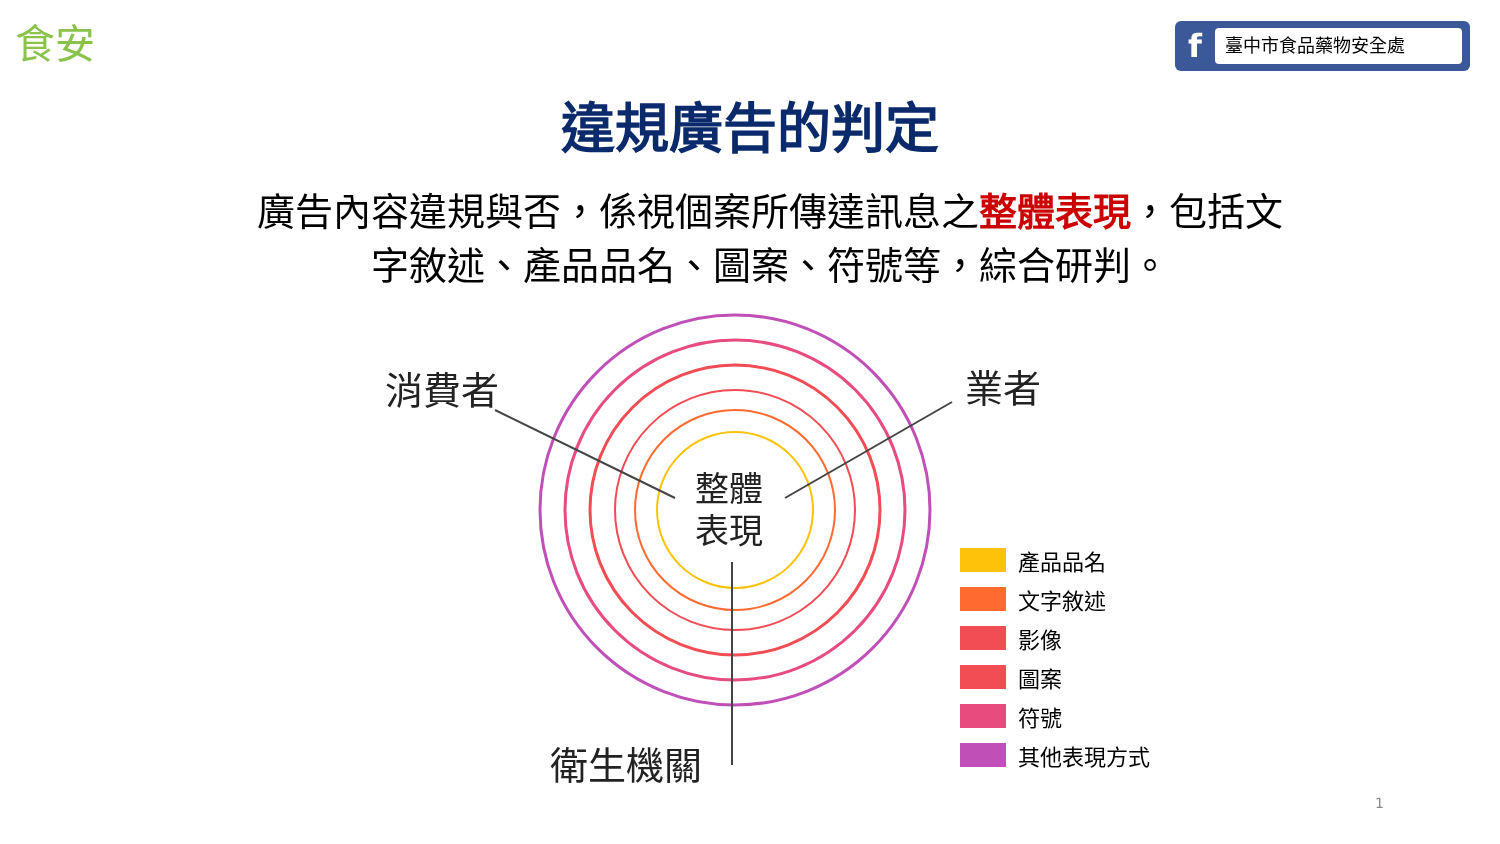食安
f
臺中市食品藥物安全處
違規廣告的判定
廣告內容違規與否，係視個案所傳達訊息之整體表現，包括文字敘述、產品品名、圖案、符號等，綜合研判。
消費者 業者
衛生機關
整體 表現
產品品名
文字敘述
影像
圖案
符號
其他表現方式
1